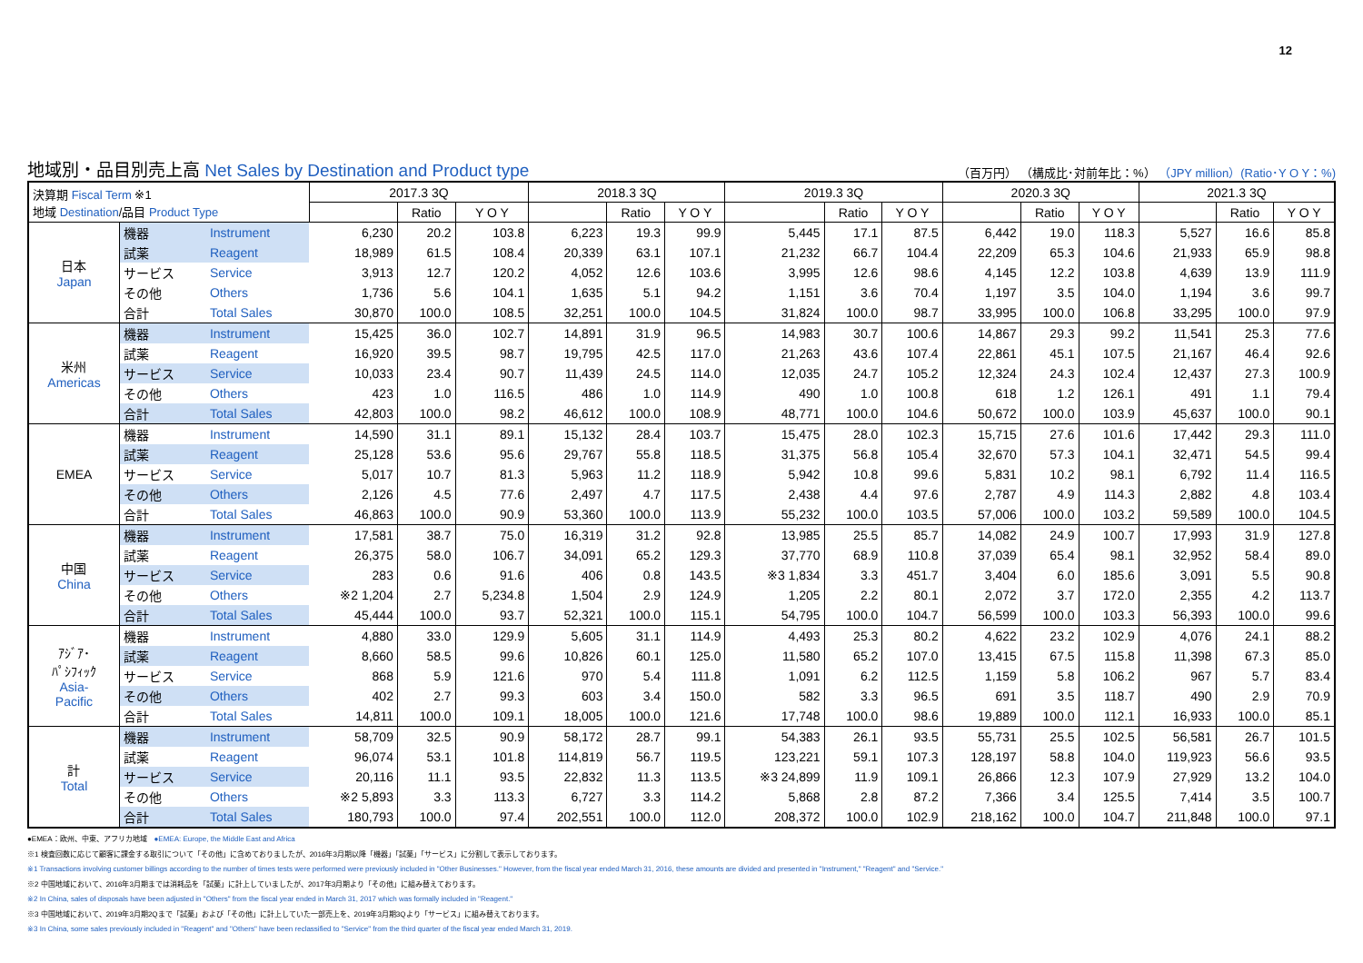12
地域別・品目別売上高 Net Sales by Destination and Product type
（百万円） （構成比･対前年比：%） （JPY million）(Ratio･Y O Y：%)
| 決算期 Fiscal Term ※1 地域 Destination /品目 Product Type | | | 2017.3 3Q | | | 2018.3 3Q | | | 2019.3 3Q | | | 2020.3 3Q | | | 2021.3 3Q | | |
| --- | --- | --- | --- | --- | --- | --- | --- | --- | --- | --- | --- | --- | --- | --- | --- | --- | --- |
| | | | | Ratio | Y O Y | | Ratio | Y O Y | | Ratio | Y O Y | | Ratio | Y O Y | | Ratio | Y O Y |
| 日本 Japan | 機器 | Instrument | 6,230 | 20.2 | 103.8 | 6,223 | 19.3 | 99.9 | 5,445 | 17.1 | 87.5 | 6,442 | 19.0 | 118.3 | 5,527 | 16.6 | 85.8 |
| | 試薬 | Reagent | 18,989 | 61.5 | 108.4 | 20,339 | 63.1 | 107.1 | 21,232 | 66.7 | 104.4 | 22,209 | 65.3 | 104.6 | 21,933 | 65.9 | 98.8 |
| | サービス | Service | 3,913 | 12.7 | 120.2 | 4,052 | 12.6 | 103.6 | 3,995 | 12.6 | 98.6 | 4,145 | 12.2 | 103.8 | 4,639 | 13.9 | 111.9 |
| | その他 | Others | 1,736 | 5.6 | 104.1 | 1,635 | 5.1 | 94.2 | 1,151 | 3.6 | 70.4 | 1,197 | 3.5 | 104.0 | 1,194 | 3.6 | 99.7 |
| | 合計 | Total Sales | 30,870 | 100.0 | 108.5 | 32,251 | 100.0 | 104.5 | 31,824 | 100.0 | 98.7 | 33,995 | 100.0 | 106.8 | 33,295 | 100.0 | 97.9 |
| 米州 Americas | 機器 | Instrument | 15,425 | 36.0 | 102.7 | 14,891 | 31.9 | 96.5 | 14,983 | 30.7 | 100.6 | 14,867 | 29.3 | 99.2 | 11,541 | 25.3 | 77.6 |
| | 試薬 | Reagent | 16,920 | 39.5 | 98.7 | 19,795 | 42.5 | 117.0 | 21,263 | 43.6 | 107.4 | 22,861 | 45.1 | 107.5 | 21,167 | 46.4 | 92.6 |
| | サービス | Service | 10,033 | 23.4 | 90.7 | 11,439 | 24.5 | 114.0 | 12,035 | 24.7 | 105.2 | 12,324 | 24.3 | 102.4 | 12,437 | 27.3 | 100.9 |
| | その他 | Others | 423 | 1.0 | 116.5 | 486 | 1.0 | 114.9 | 490 | 1.0 | 100.8 | 618 | 1.2 | 126.1 | 491 | 1.1 | 79.4 |
| | 合計 | Total Sales | 42,803 | 100.0 | 98.2 | 46,612 | 100.0 | 108.9 | 48,771 | 100.0 | 104.6 | 50,672 | 100.0 | 103.9 | 45,637 | 100.0 | 90.1 |
| EMEA | 機器 | Instrument | 14,590 | 31.1 | 89.1 | 15,132 | 28.4 | 103.7 | 15,475 | 28.0 | 102.3 | 15,715 | 27.6 | 101.6 | 17,442 | 29.3 | 111.0 |
| | 試薬 | Reagent | 25,128 | 53.6 | 95.6 | 29,767 | 55.8 | 118.5 | 31,375 | 56.8 | 105.4 | 32,670 | 57.3 | 104.1 | 32,471 | 54.5 | 99.4 |
| | サービス | Service | 5,017 | 10.7 | 81.3 | 5,963 | 11.2 | 118.9 | 5,942 | 10.8 | 99.6 | 5,831 | 10.2 | 98.1 | 6,792 | 11.4 | 116.5 |
| | その他 | Others | 2,126 | 4.5 | 77.6 | 2,497 | 4.7 | 117.5 | 2,438 | 4.4 | 97.6 | 2,787 | 4.9 | 114.3 | 2,882 | 4.8 | 103.4 |
| | 合計 | Total Sales | 46,863 | 100.0 | 90.9 | 53,360 | 100.0 | 113.9 | 55,232 | 100.0 | 103.5 | 57,006 | 100.0 | 103.2 | 59,589 | 100.0 | 104.5 |
| 中国 China | 機器 | Instrument | 17,581 | 38.7 | 75.0 | 16,319 | 31.2 | 92.8 | 13,985 | 25.5 | 85.7 | 14,082 | 24.9 | 100.7 | 17,993 | 31.9 | 127.8 |
| | 試薬 | Reagent | 26,375 | 58.0 | 106.7 | 34,091 | 65.2 | 129.3 | 37,770 | 68.9 | 110.8 | 37,039 | 65.4 | 98.1 | 32,952 | 58.4 | 89.0 |
| | サービス | Service | 283 | 0.6 | 91.6 | 406 | 0.8 | 143.5 | ※3 1,834 | 3.3 | 451.7 | 3,404 | 6.0 | 185.6 | 3,091 | 5.5 | 90.8 |
| | その他 | Others | ※2 1,204 | 2.7 | 5,234.8 | 1,504 | 2.9 | 124.9 | 1,205 | 2.2 | 80.1 | 2,072 | 3.7 | 172.0 | 2,355 | 4.2 | 113.7 |
| | 合計 | Total Sales | 45,444 | 100.0 | 93.7 | 52,321 | 100.0 | 115.1 | 54,795 | 100.0 | 104.7 | 56,599 | 100.0 | 103.3 | 56,393 | 100.0 | 99.6 |
| ｱｼﾞｱ･ ﾊﾟｼﾌｨｯｸ Asia- Pacific | 機器 | Instrument | 4,880 | 33.0 | 129.9 | 5,605 | 31.1 | 114.9 | 4,493 | 25.3 | 80.2 | 4,622 | 23.2 | 102.9 | 4,076 | 24.1 | 88.2 |
| | 試薬 | Reagent | 8,660 | 58.5 | 99.6 | 10,826 | 60.1 | 125.0 | 11,580 | 65.2 | 107.0 | 13,415 | 67.5 | 115.8 | 11,398 | 67.3 | 85.0 |
| | サービス | Service | 868 | 5.9 | 121.6 | 970 | 5.4 | 111.8 | 1,091 | 6.2 | 112.5 | 1,159 | 5.8 | 106.2 | 967 | 5.7 | 83.4 |
| | その他 | Others | 402 | 2.7 | 99.3 | 603 | 3.4 | 150.0 | 582 | 3.3 | 96.5 | 691 | 3.5 | 118.7 | 490 | 2.9 | 70.9 |
| | 合計 | Total Sales | 14,811 | 100.0 | 109.1 | 18,005 | 100.0 | 121.6 | 17,748 | 100.0 | 98.6 | 19,889 | 100.0 | 112.1 | 16,933 | 100.0 | 85.1 |
| 計 Total | 機器 | Instrument | 58,709 | 32.5 | 90.9 | 58,172 | 28.7 | 99.1 | 54,383 | 26.1 | 93.5 | 55,731 | 25.5 | 102.5 | 56,581 | 26.7 | 101.5 |
| | 試薬 | Reagent | 96,074 | 53.1 | 101.8 | 114,819 | 56.7 | 119.5 | 123,221 | 59.1 | 107.3 | 128,197 | 58.8 | 104.0 | 119,923 | 56.6 | 93.5 |
| | サービス | Service | 20,116 | 11.1 | 93.5 | 22,832 | 11.3 | 113.5 | ※3 24,899 | 11.9 | 109.1 | 26,866 | 12.3 | 107.9 | 27,929 | 13.2 | 104.0 |
| | その他 | Others | ※2 5,893 | 3.3 | 113.3 | 6,727 | 3.3 | 114.2 | 5,868 | 2.8 | 87.2 | 7,366 | 3.4 | 125.5 | 7,414 | 3.5 | 100.7 |
| | 合計 | Total Sales | 180,793 | 100.0 | 97.4 | 202,551 | 100.0 | 112.0 | 208,372 | 100.0 | 102.9 | 218,162 | 100.0 | 104.7 | 211,848 | 100.0 | 97.1 |
●EMEA：欧州、中東、アフリカ地域　●EMEA: Europe, the Middle East and Africa
※1 検査回数に応じて顧客に課金する取引について「その他」に含めておりましたが、2016年3月期以降「機器」「試薬」「サービス」に分割して表示しております。
※1 Transactions involving customer billings according to the number of times tests were performed were previously included in "Other Businesses." However, from the fiscal year ended March 31, 2016, these amounts are divided and presented in "Instrument," "Reagent" and "Service."
※2 中国地域において、2016年3月期までは消耗品を「試薬」に計上していましたが、2017年3月期より「その他」に組み替えております。
※2 In China, sales of disposals have been adjusted in "Others" from the fiscal year ended in March 31, 2017 which was formally included in "Reagent."
※3 中国地域において、2019年3月期2Qまで「試薬」および「その他」に計上していた一部売上を、2019年3月期3Qより「サービス」に組み替えております。
※3 In China, some sales previously included in "Reagent" and "Others" have been reclassified to "Service" from the third quarter of the fiscal year ended March 31, 2019.